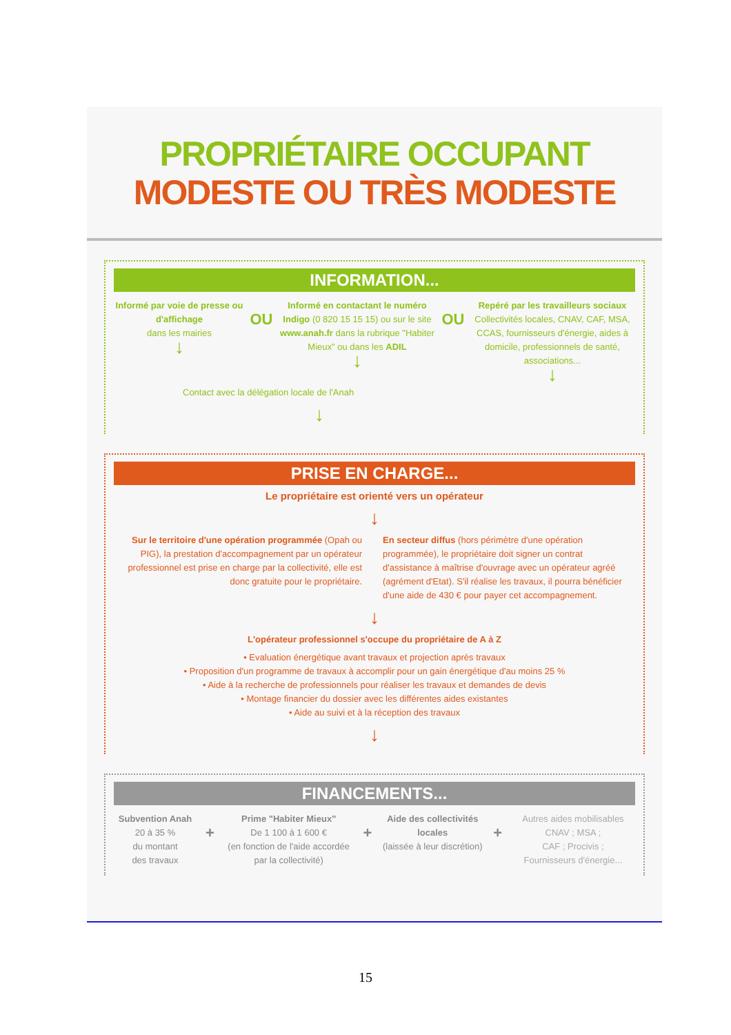PROPRIÉTAIRE OCCUPANT
MODESTE OU TRÈS MODESTE
INFORMATION...
Informé par voie de presse ou d'affichage
dans les mairies
↓
OU
Informé en contactant le numéro Indigo (0 820 15 15 15) ou sur le site www.anah.fr dans la rubrique "Habiter Mieux" ou dans les ADIL
↓
OU
Repéré par les travailleurs sociaux Collectivités locales, CNAV, CAF, MSA, CCAS, fournisseurs d'énergie, aides à domicile, professionnels de santé, associations...
↓
Contact avec la délégation locale de l'Anah
↓
PRISE EN CHARGE...
Le propriétaire est orienté vers un opérateur
↓
Sur le territoire d'une opération programmée (Opah ou PIG), la prestation d'accompagnement par un opérateur professionnel est prise en charge par la collectivité, elle est donc gratuite pour le propriétaire.
En secteur diffus (hors périmètre d'une opération programmée), le propriétaire doit signer un contrat d'assistance à maîtrise d'ouvrage avec un opérateur agréé (agrément d'Etat). S'il réalise les travaux, il pourra bénéficier d'une aide de 430 € pour payer cet accompagnement.
↓
L'opérateur professionnel s'occupe du propriétaire de A à Z
• Evaluation énergétique avant travaux et projection après travaux
• Proposition d'un programme de travaux à accomplir pour un gain énergétique d'au moins 25 %
• Aide à la recherche de professionnels pour réaliser les travaux et demandes de devis
• Montage financier du dossier avec les différentes aides existantes
• Aide au suivi et à la réception des travaux
↓
FINANCEMENTS...
Subvention Anah
20 à 35 %
du montant
des travaux
+
Prime "Habiter Mieux"
De 1 100 à 1 600 €
(en fonction de l'aide accordée par la collectivité)
+
Aide des collectivités locales
(laissée à leur discrétion)
+
Autres aides mobilisables
CNAV ; MSA ;
CAF ; Procivis ;
Fournisseurs d'énergie...
15